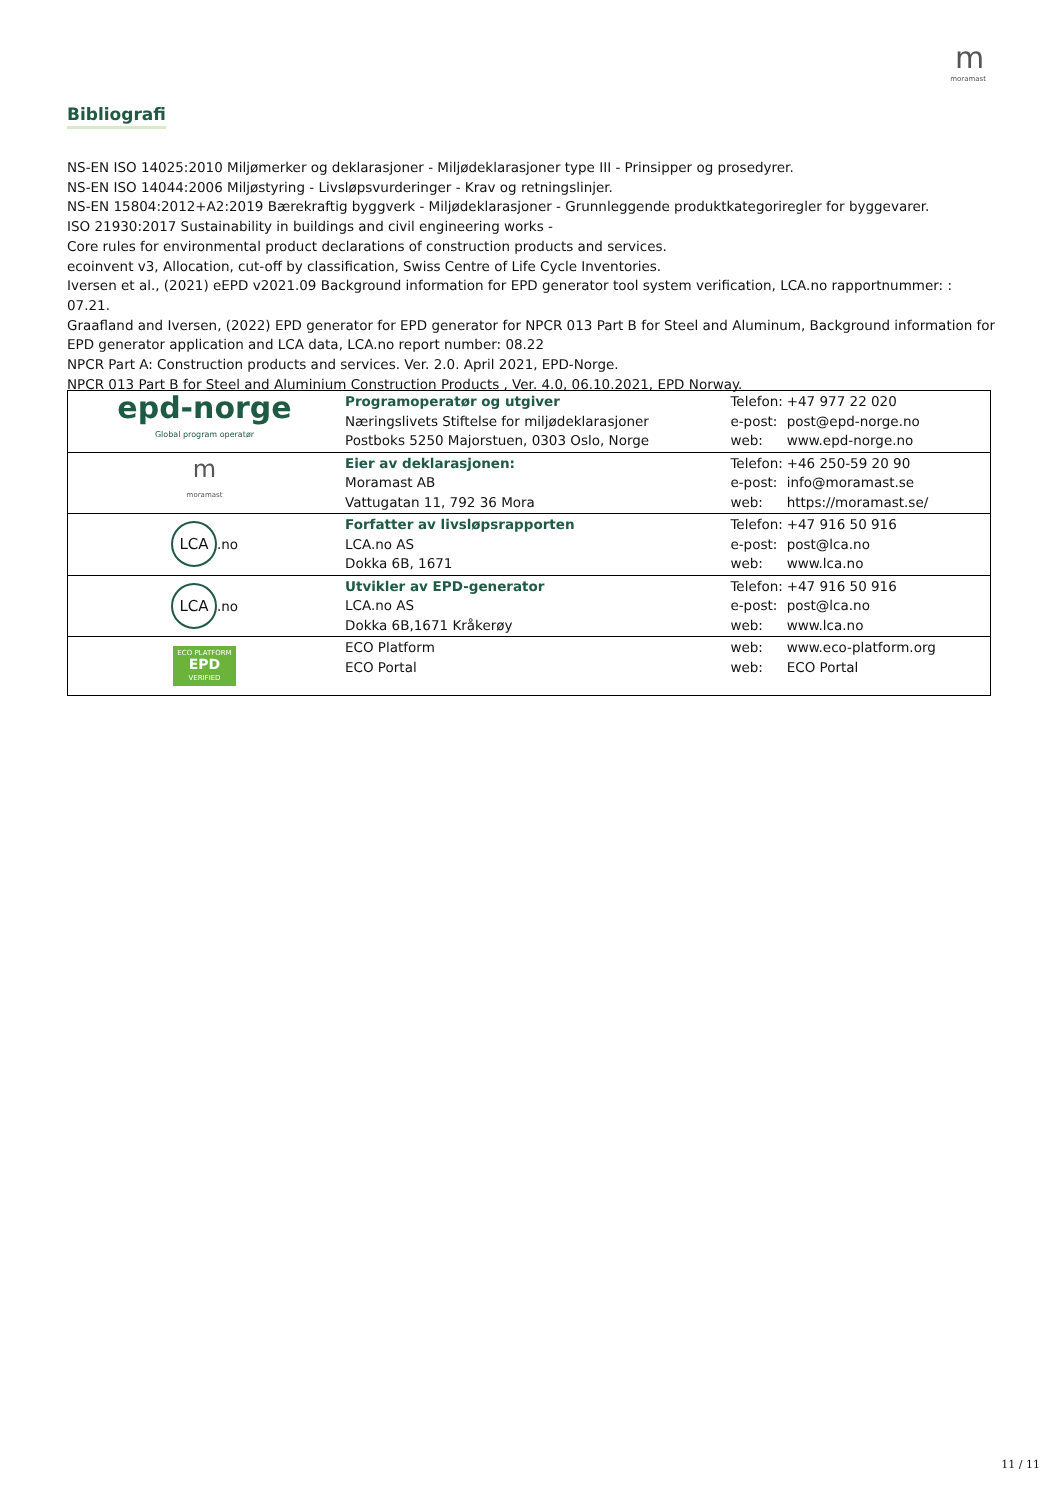m
moramast
Bibliografi
NS-EN ISO 14025:2010 Miljømerker og deklarasjoner - Miljødeklarasjoner type III - Prinsipper og prosedyrer.
NS-EN ISO 14044:2006 Miljøstyring - Livsløpsvurderinger - Krav og retningslinjer.
NS-EN 15804:2012+A2:2019 Bærekraftig byggverk - Miljødeklarasjoner - Grunnleggende produktkategoriregler for byggevarer.
ISO 21930:2017 Sustainability in buildings and civil engineering works -
Core rules for environmental product declarations of construction products and services.
ecoinvent v3, Allocation, cut-off by classification, Swiss Centre of Life Cycle Inventories.
Iversen et al., (2021) eEPD v2021.09 Background information for EPD generator tool system verification, LCA.no rapportnummer: : 07.21.
Graafland and Iversen, (2022) EPD generator for EPD generator for NPCR 013 Part B for Steel and Aluminum, Background information for EPD generator application and LCA data, LCA.no report number: 08.22
NPCR Part A: Construction products and services. Ver. 2.0. April 2021, EPD-Norge.
NPCR 013 Part B for Steel and Aluminium Construction Products , Ver. 4.0, 06.10.2021, EPD Norway.
| epd-norge Global program operatør | Programoperatør og utgiver Næringslivets Stiftelse for miljødeklarasjoner Postboks 5250 Majorstuen, 0303 Oslo, Norge | Telefon: +47 977 22 020 e-post: post@epd-norge.no web: www.epd-norge.no |
| m moramast | Eier av deklarasjonen: Moramast AB Vattugatan 11, 792 36 Mora | Telefon: +46 250-59 20 90 e-post: info@moramast.se web: https://moramast.se/ |
| LCA .no | Forfatter av livsløpsrapporten LCA.no AS Dokka 6B, 1671 | Telefon: +47 916 50 916 e-post: post@lca.no web: www.lca.no |
| LCA .no | Utvikler av EPD-generator LCA.no AS Dokka 6B,1671 Kråkerøy | Telefon: +47 916 50 916 e-post: post@lca.no web: www.lca.no |
| ECO PLATFORM EPD VERIFIED | ECO Platform ECO Portal | web: www.eco-platform.org web: ECO Portal |
11 / 11